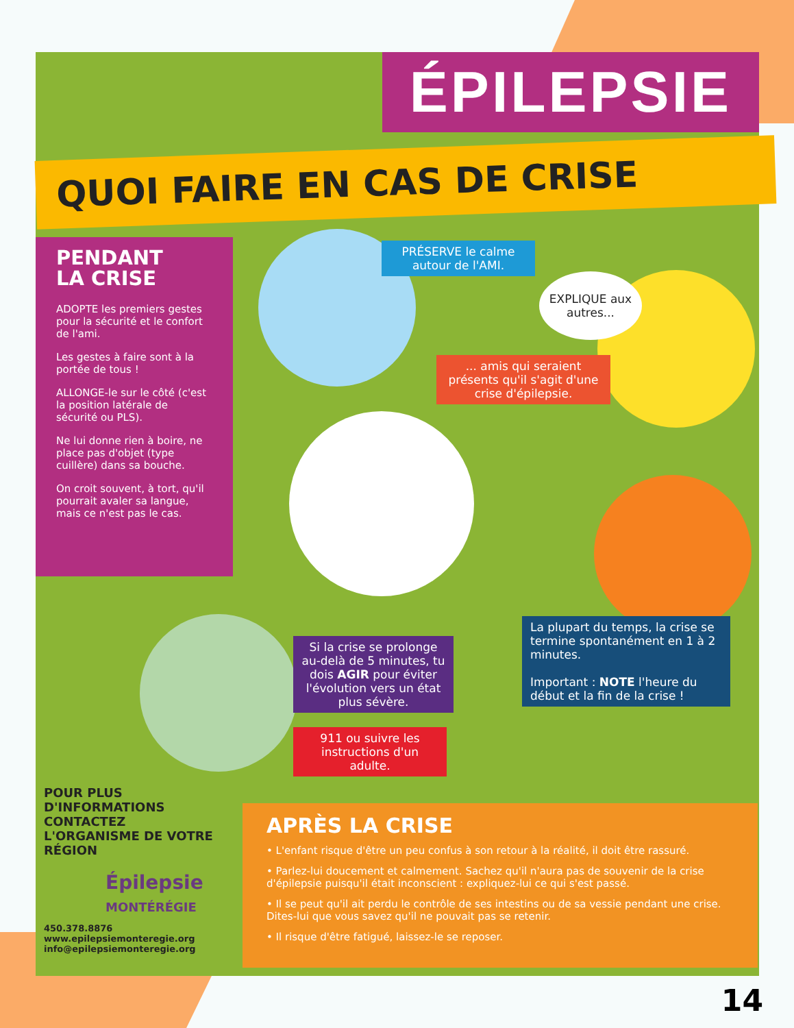ÉPILEPSIE
QUOI FAIRE EN CAS DE CRISE
PENDANT
LA CRISE
ADOPTE les premiers gestes pour la sécurité et le confort de l'ami.
Les gestes à faire sont à la portée de tous !
ALLONGE-le sur le côté (c'est la position latérale de sécurité ou PLS).
Ne lui donne rien à boire, ne place pas d'objet (type cuillère) dans sa bouche.
On croit souvent, à tort, qu'il pourrait avaler sa langue, mais ce n'est pas le cas.
PRÉSERVE le calme autour de l'AMI.
EXPLIQUE aux autres...
... amis qui seraient présents qu'il s'agit d'une crise d'épilepsie.
Si la crise se prolonge au-delà de 5 minutes, tu dois AGIR pour éviter l'évolution vers un état plus sévère.
911 ou suivre les instructions d'un adulte.
La plupart du temps, la crise se termine spontanément en 1 à 2 minutes.
Important : NOTE l'heure du début et la fin de la crise !
POUR PLUS D'INFORMATIONS CONTACTEZ L'ORGANISME DE VOTRE RÉGION
Épilepsie
MONTÉRÉGIE
450.378.8876
www.epilepsiemonteregie.org
info@epilepsiemonteregie.org
APRÈS LA CRISE
• L'enfant risque d'être un peu confus à son retour à la réalité, il doit être rassuré.
• Parlez-lui doucement et calmement. Sachez qu'il n'aura pas de souvenir de la crise d'épilepsie puisqu'il était inconscient : expliquez-lui ce qui s'est passé.
• Il se peut qu'il ait perdu le contrôle de ses intestins ou de sa vessie pendant une crise. Dites-lui que vous savez qu'il ne pouvait pas se retenir.
• Il risque d'être fatigué, laissez-le se reposer.
14